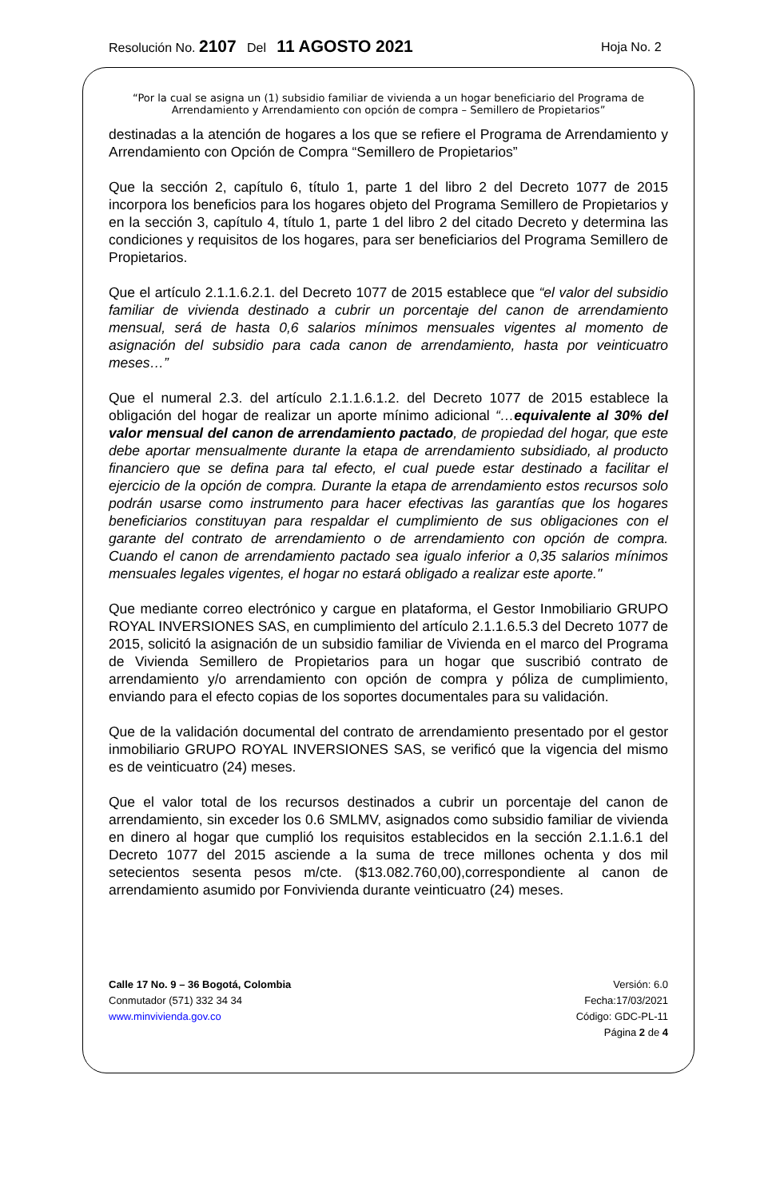Resolución No. 2107 Del 11 AGOSTO 2021 Hoja No. 2
“Por la cual se asigna un (1) subsidio familiar de vivienda a un hogar beneficiario del Programa de Arrendamiento y Arrendamiento con opción de compra – Semillero de Propietarios”
destinadas a la atención de hogares a los que se refiere el Programa de Arrendamiento y Arrendamiento con Opción de Compra “Semillero de Propietarios”
Que la sección 2, capítulo 6, título 1, parte 1 del libro 2 del Decreto 1077 de 2015 incorpora los beneficios para los hogares objeto del Programa Semillero de Propietarios y en la sección 3, capítulo 4, título 1, parte 1 del libro 2 del citado Decreto y determina las condiciones y requisitos de los hogares, para ser beneficiarios del Programa Semillero de Propietarios.
Que el artículo 2.1.1.6.2.1. del Decreto 1077 de 2015 establece que “el valor del subsidio familiar de vivienda destinado a cubrir un porcentaje del canon de arrendamiento mensual, será de hasta 0,6 salarios mínimos mensuales vigentes al momento de asignación del subsidio para cada canon de arrendamiento, hasta por veinticuatro meses…”
Que el numeral 2.3. del artículo 2.1.1.6.1.2. del Decreto 1077 de 2015 establece la obligación del hogar de realizar un aporte mínimo adicional “…equivalente al 30% del valor mensual del canon de arrendamiento pactado, de propiedad del hogar, que este debe aportar mensualmente durante la etapa de arrendamiento subsidiado, al producto financiero que se defina para tal efecto, el cual puede estar destinado a facilitar el ejercicio de la opción de compra. Durante la etapa de arrendamiento estos recursos solo podrán usarse como instrumento para hacer efectivas las garantías que los hogares beneficiarios constituyan para respaldar el cumplimiento de sus obligaciones con el garante del contrato de arrendamiento o de arrendamiento con opción de compra. Cuando el canon de arrendamiento pactado sea igualo inferior a 0,35 salarios mínimos mensuales legales vigentes, el hogar no estará obligado a realizar este aporte."
Que mediante correo electrónico y cargue en plataforma, el Gestor Inmobiliario GRUPO ROYAL INVERSIONES SAS, en cumplimiento del artículo 2.1.1.6.5.3 del Decreto 1077 de 2015, solicitó la asignación de un subsidio familiar de Vivienda en el marco del Programa de Vivienda Semillero de Propietarios para un hogar que suscribió contrato de arrendamiento y/o arrendamiento con opción de compra y póliza de cumplimiento, enviando para el efecto copias de los soportes documentales para su validación.
Que de la validación documental del contrato de arrendamiento presentado por el gestor inmobiliario GRUPO ROYAL INVERSIONES SAS, se verificó que la vigencia del mismo es de veinticuatro (24) meses.
Que el valor total de los recursos destinados a cubrir un porcentaje del canon de arrendamiento, sin exceder los 0.6 SMLMV, asignados como subsidio familiar de vivienda en dinero al hogar que cumplió los requisitos establecidos en la sección 2.1.1.6.1 del Decreto 1077 del 2015 asciende a la suma de trece millones ochenta y dos mil setecientos sesenta pesos m/cte. ($13.082.760,00),correspondiente al canon de arrendamiento asumido por Fonvivienda durante veinticuatro (24) meses.
Calle 17 No. 9 – 36 Bogotá, Colombia
Conmutador (571) 332 34 34
www.minvivienda.gov.co
Versión: 6.0
Fecha:17/03/2021
Código: GDC-PL-11
Página 2 de 4